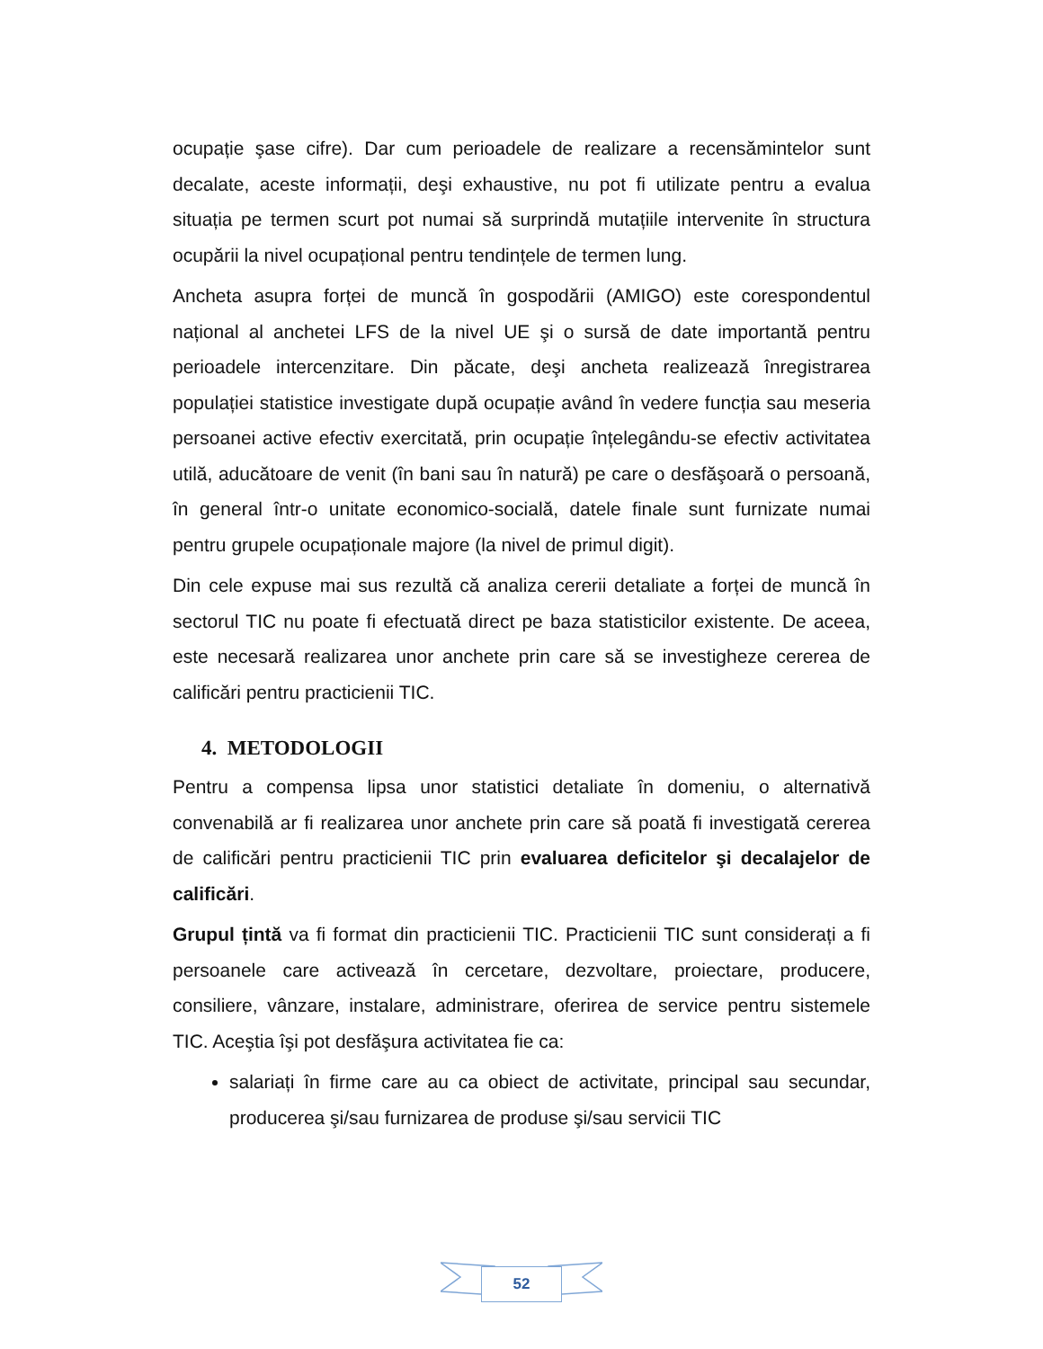ocupație şase cifre). Dar cum perioadele de realizare a recensămintelor sunt decalate, aceste informații, deşi exhaustive, nu pot fi utilizate pentru a evalua situația pe termen scurt pot numai să surprindă mutațiile intervenite în structura ocupării la nivel ocupațional pentru tendințele de termen lung.
Ancheta asupra forței de muncă în gospodării (AMIGO) este corespondentul național al anchetei LFS de la nivel UE şi o sursă de date importantă pentru perioadele intercenzitare. Din păcate, deşi ancheta realizează înregistrarea populației statistice investigate după ocupație având în vedere funcția sau meseria persoanei active efectiv exercitată, prin ocupație înțelegându-se efectiv activitatea utilă, aducătoare de venit (în bani sau în natură) pe care o desfăşoară o persoană, în general într-o unitate economico-socială, datele finale sunt furnizate numai pentru grupele ocupaționale majore (la nivel de primul digit).
Din cele expuse mai sus rezultă că analiza cererii detaliate a forței de muncă în sectorul TIC nu poate fi efectuată direct pe baza statisticilor existente. De aceea, este necesară realizarea unor anchete prin care să se investigheze cererea de calificări pentru practicienii TIC.
4. METODOLOGII
Pentru a compensa lipsa unor statistici detaliate în domeniu, o alternativă convenabilă ar fi realizarea unor anchete prin care să poată fi investigată cererea de calificări pentru practicienii TIC prin evaluarea deficitelor şi decalajelor de calificări.
Grupul țintă va fi format din practicienii TIC. Practicienii TIC sunt considerați a fi persoanele care activează în cercetare, dezvoltare, proiectare, producere, consiliere, vânzare, instalare, administrare, oferirea de service pentru sistemele TIC. Aceştia îşi pot desfăşura activitatea fie ca:
salariați în firme care au ca obiect de activitate, principal sau secundar, producerea şi/sau furnizarea de produse şi/sau servicii TIC
52